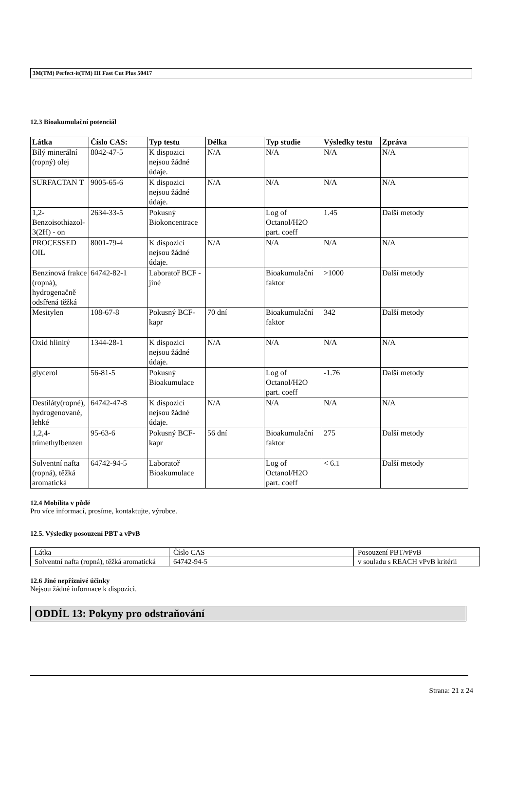3M(TM) Perfect-it(TM) III Fast Cut Plus 50417
12.3 Bioakumulační potenciál
| Látka | Číslo CAS: | Typ testu | Délka | Typ studie | Výsledky testu | Zpráva |
| --- | --- | --- | --- | --- | --- | --- |
| Bílý minerální (ropný) olej | 8042-47-5 | K dispozici nejsou žádné údaje. | N/A | N/A | N/A | N/A |
| SURFACTAN T | 9005-65-6 | K dispozici nejsou žádné údaje. | N/A | N/A | N/A | N/A |
| 1,2-Benzoisothiazol- 3(2H) - on | 2634-33-5 | Pokusný Biokoncentrace | | Log of Octanol/H2O part. coeff | 1.45 | Další metody |
| PROCESSED OIL | 8001-79-4 | K dispozici nejsou žádné údaje. | N/A | N/A | N/A | N/A |
| Benzinová frakce (ropná), hydrogenačně odsířená těžká | 64742-82-1 | Laboratoř BCF - jiné | | Bioakumulační faktor | >1000 | Další metody |
| Mesitylen | 108-67-8 | Pokusný BCF-kapr | 70 dní | Bioakumulační faktor | 342 | Další metody |
| Oxid hlinitý | 1344-28-1 | K dispozici nejsou žádné údaje. | N/A | N/A | N/A | N/A |
| glycerol | 56-81-5 | Pokusný Bioakumulace | | Log of Octanol/H2O part. coeff | -1.76 | Další metody |
| Destiláty(ropné), hydrogenované, lehké | 64742-47-8 | K dispozici nejsou žádné údaje. | N/A | N/A | N/A | N/A |
| 1,2,4-trimethylbenzen | 95-63-6 | Pokusný BCF-kapr | 56 dní | Bioakumulační faktor | 275 | Další metody |
| Solventní nafta (ropná), těžká aromatická | 64742-94-5 | Laboratoř Bioakumulace | | Log of Octanol/H2O part. coeff | < 6.1 | Další metody |
12.4 Mobilita v půdě
Pro více informací, prosíme, kontaktujte, výrobce.
12.5. Výsledky posouzení PBT a vPvB
| Látka | Číslo CAS | Posouzení PBT/vPvB |
| Solventní nafta (ropná), těžká aromatická | 64742-94-5 | v souladu s REACH vPvB kritérii |
12.6 Jiné nepříznivé účinky
Nejsou žádné informace k dispozici.
ODDÍL 13: Pokyny pro odstraňování
Strana: 21 z 24